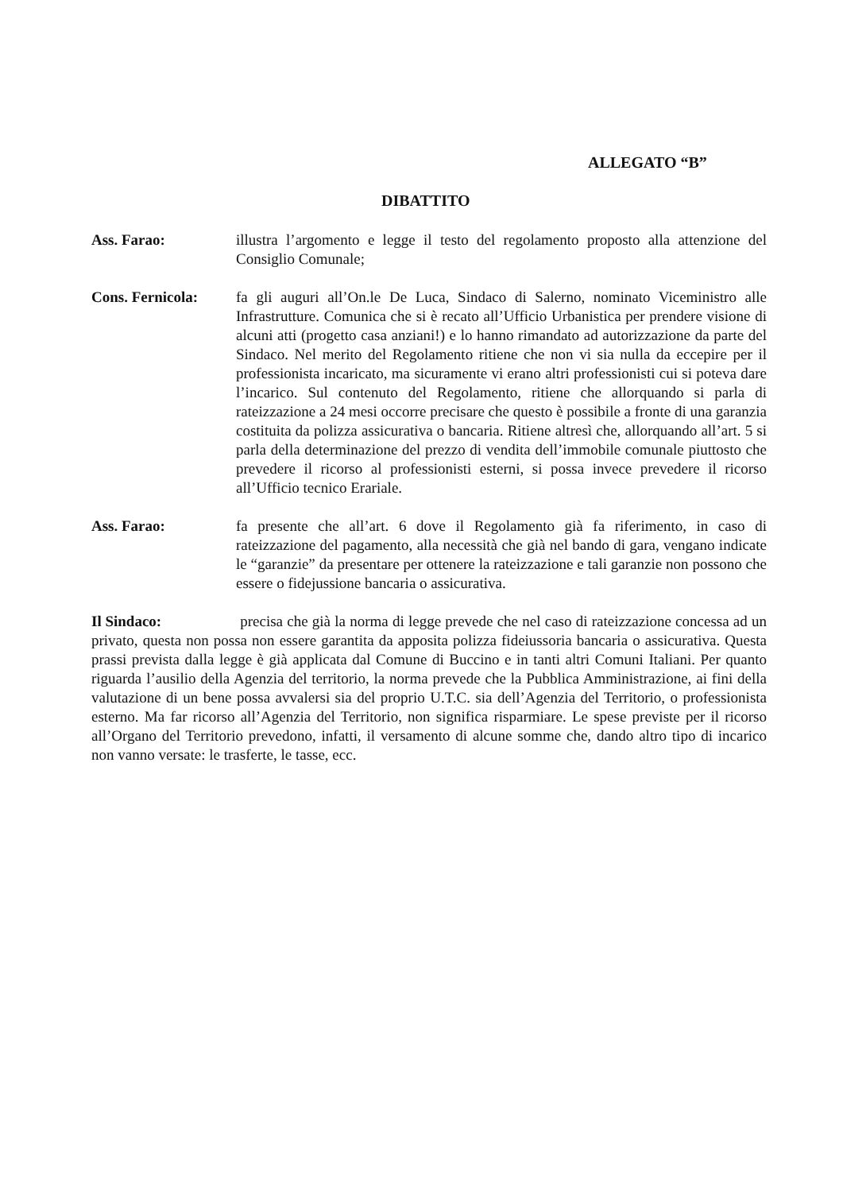ALLEGATO “B”
DIBATTITO
Ass. Farao: illustra l’argomento e legge il testo del regolamento proposto alla attenzione del Consiglio Comunale;
Cons. Fernicola:
fa gli auguri all’On.le De Luca, Sindaco di Salerno, nominato Viceministro alle Infrastrutture. Comunica che si è recato all’Ufficio Urbanistica per prendere visione di alcuni atti (progetto casa anziani!) e lo hanno rimandato ad autorizzazione da parte del Sindaco. Nel merito del Regolamento ritiene che non vi sia nulla da eccepire per il professionista incaricato, ma sicuramente vi erano altri professionisti cui si poteva dare l’incarico. Sul contenuto del Regolamento, ritiene che allorquando si parla di rateizzazione a 24 mesi occorre precisare che questo è possibile a fronte di una garanzia costituita da polizza assicurativa o bancaria. Ritiene altresì che, allorquando all’art. 5 si parla della determinazione del prezzo di vendita dell’immobile comunale piuttosto che prevedere il ricorso al professionisti esterni, si possa invece prevedere il ricorso all’Ufficio tecnico Erariale.
Ass. Farao: fa presente che all’art. 6 dove il Regolamento già fa riferimento, in caso di rateizzazione del pagamento, alla necessità che già nel bando di gara, vengano indicate le “garanzie” da presentare per ottenere la rateizzazione e tali garanzie non possono che essere o fidejussione bancaria o assicurativa.
Il Sindaco: precisa che già la norma di legge prevede che nel caso di rateizzazione concessa ad un privato, questa non possa non essere garantita da apposita polizza fideiussoria bancaria o assicurativa. Questa prassi prevista dalla legge è già applicata dal Comune di Buccino e in tanti altri Comuni Italiani. Per quanto riguarda l’ausilio della Agenzia del territorio, la norma prevede che la Pubblica Amministrazione, ai fini della valutazione di un bene possa avvalersi sia del proprio U.T.C. sia dell’Agenzia del Territorio, o professionista esterno. Ma far ricorso all’Agenzia del Territorio, non significa risparmiare. Le spese previste per il ricorso all’Organo del Territorio prevedono, infatti, il versamento di alcune somme che, dando altro tipo di incarico non vanno versate: le trasferte, le tasse, ecc.